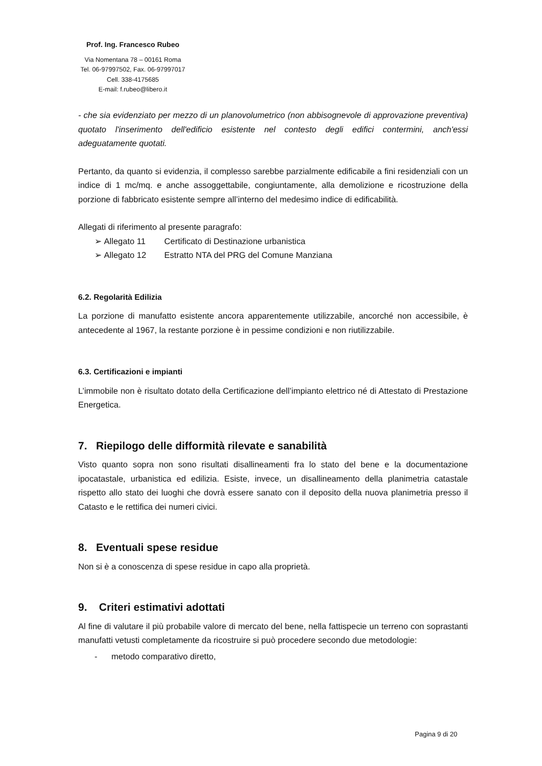Prof. Ing. Francesco Rubeo
Via Nomentana 78 – 00161 Roma
Tel. 06-97997502, Fax. 06-97997017
Cell. 338-4175685
E-mail: f.rubeo@libero.it
- che sia evidenziato per mezzo di un planovolumetrico (non abbisognevole di approvazione preventiva) quotato l'inserimento dell'edificio esistente nel contesto degli edifici contermini, anch'essi adeguatamente quotati.
Pertanto, da quanto si evidenzia, il complesso sarebbe parzialmente edificabile a fini residenziali con un indice di 1 mc/mq. e anche assoggettabile, congiuntamente, alla demolizione e ricostruzione della porzione di fabbricato esistente sempre all’interno del medesimo indice di edificabilità.
Allegati di riferimento al presente paragrafo:
➢ Allegato 11 Certificato di Destinazione urbanistica
➢ Allegato 12 Estratto NTA del PRG del Comune Manziana
6.2. Regolarità Edilizia
La porzione di manufatto esistente ancora apparentemente utilizzabile, ancorché non accessibile, è antecedente al 1967, la restante porzione è in pessime condizioni e non riutilizzabile.
6.3. Certificazioni e impianti
L’immobile non è risultato dotato della Certificazione dell’impianto elettrico né di Attestato di Prestazione Energetica.
7. Riepilogo delle difformità rilevate e sanabilità
Visto quanto sopra non sono risultati disallineamenti fra lo stato del bene e la documentazione ipocatastale, urbanistica ed edilizia. Esiste, invece, un disallineamento della planimetria catastale rispetto allo stato dei luoghi che dovrà essere sanato con il deposito della nuova planimetria presso il Catasto e le rettifica dei numeri civici.
8. Eventuali spese residue
Non si è a conoscenza di spese residue in capo alla proprietà.
9. Criteri estimativi adottati
Al fine di valutare il più probabile valore di mercato del bene, nella fattispecie un terreno con soprastanti manufatti vetusti completamente da ricostruire si può procedere secondo due metodologie:
- metodo comparativo diretto,
Pagina 9 di 20